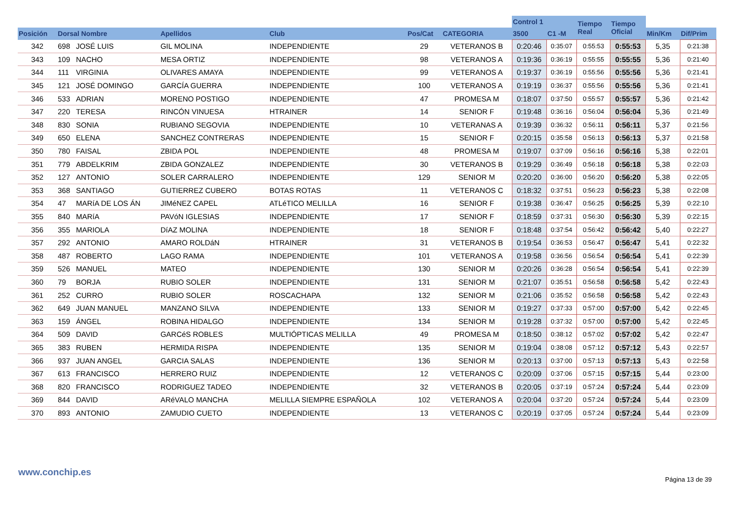| | | | | | | | Control 1 | | Tiempo Real | Tiempo Oficial | | |
| --- | --- | --- | --- | --- | --- | --- | --- | --- | --- | --- | --- | --- |
| Posición | Dorsal Nombre | | Apellidos | Club | Pos/Cat | CATEGORIA | 3500 | C1 -M | | | Min/Km | Dif/Prim |
| 342 | 698 | JOSÉ LUIS | GIL MOLINA | INDEPENDIENTE | 29 | VETERANOS B | 0:20:46 | 0:35:07 | 0:55:53 | 0:55:53 | 5,35 | 0:21:38 |
| 343 | 109 | NACHO | MESA ORTIZ | INDEPENDIENTE | 98 | VETERANOS A | 0:19:36 | 0:36:19 | 0:55:55 | 0:55:55 | 5,36 | 0:21:40 |
| 344 | 111 | VIRGINIA | OLIVARES AMAYA | INDEPENDIENTE | 99 | VETERANOS A | 0:19:37 | 0:36:19 | 0:55:56 | 0:55:56 | 5,36 | 0:21:41 |
| 345 | 121 | JOSÉ DOMINGO | GARCÍA GUERRA | INDEPENDIENTE | 100 | VETERANOS A | 0:19:19 | 0:36:37 | 0:55:56 | 0:55:56 | 5,36 | 0:21:41 |
| 346 | 533 | ADRIAN | MORENO POSTIGO | INDEPENDIENTE | 47 | PROMESA M | 0:18:07 | 0:37:50 | 0:55:57 | 0:55:57 | 5,36 | 0:21:42 |
| 347 | 220 | TERESA | RINCÓN VINUESA | HTRAINER | 14 | SENIOR F | 0:19:48 | 0:36:16 | 0:56:04 | 0:56:04 | 5,36 | 0:21:49 |
| 348 | 830 | SONIA | RUBIANO SEGOVIA | INDEPENDIENTE | 10 | VETERANAS A | 0:19:39 | 0:36:32 | 0:56:11 | 0:56:11 | 5,37 | 0:21:56 |
| 349 | 650 | ELENA | SANCHEZ CONTRERAS | INDEPENDIENTE | 15 | SENIOR F | 0:20:15 | 0:35:58 | 0:56:13 | 0:56:13 | 5,37 | 0:21:58 |
| 350 | 780 | FAISAL | ZBIDA POL | INDEPENDIENTE | 48 | PROMESA M | 0:19:07 | 0:37:09 | 0:56:16 | 0:56:16 | 5,38 | 0:22:01 |
| 351 | 779 | ABDELKRIM | ZBIDA GONZALEZ | INDEPENDIENTE | 30 | VETERANOS B | 0:19:29 | 0:36:49 | 0:56:18 | 0:56:18 | 5,38 | 0:22:03 |
| 352 | 127 | ANTONIO | SOLER CARRALERO | INDEPENDIENTE | 129 | SENIOR M | 0:20:20 | 0:36:00 | 0:56:20 | 0:56:20 | 5,38 | 0:22:05 |
| 353 | 368 | SANTIAGO | GUTIERREZ CUBERO | BOTAS ROTAS | 11 | VETERANOS C | 0:18:32 | 0:37:51 | 0:56:23 | 0:56:23 | 5,38 | 0:22:08 |
| 354 | 47 | MARíA DE LOS ÁN | JIMéNEZ CAPEL | ATLéTICO MELILLA | 16 | SENIOR F | 0:19:38 | 0:36:47 | 0:56:25 | 0:56:25 | 5,39 | 0:22:10 |
| 355 | 840 | MARíA | PAVóN IGLESIAS | INDEPENDIENTE | 17 | SENIOR F | 0:18:59 | 0:37:31 | 0:56:30 | 0:56:30 | 5,39 | 0:22:15 |
| 356 | 355 | MARIOLA | DíAZ MOLINA | INDEPENDIENTE | 18 | SENIOR F | 0:18:48 | 0:37:54 | 0:56:42 | 0:56:42 | 5,40 | 0:22:27 |
| 357 | 292 | ANTONIO | AMARO ROLDáN | HTRAINER | 31 | VETERANOS B | 0:19:54 | 0:36:53 | 0:56:47 | 0:56:47 | 5,41 | 0:22:32 |
| 358 | 487 | ROBERTO | LAGO RAMA | INDEPENDIENTE | 101 | VETERANOS A | 0:19:58 | 0:36:56 | 0:56:54 | 0:56:54 | 5,41 | 0:22:39 |
| 359 | 526 | MANUEL | MATEO | INDEPENDIENTE | 130 | SENIOR M | 0:20:26 | 0:36:28 | 0:56:54 | 0:56:54 | 5,41 | 0:22:39 |
| 360 | 79 | BORJA | RUBIO SOLER | INDEPENDIENTE | 131 | SENIOR M | 0:21:07 | 0:35:51 | 0:56:58 | 0:56:58 | 5,42 | 0:22:43 |
| 361 | 252 | CURRO | RUBIO SOLER | ROSCACHAPA | 132 | SENIOR M | 0:21:06 | 0:35:52 | 0:56:58 | 0:56:58 | 5,42 | 0:22:43 |
| 362 | 649 | JUAN MANUEL | MANZANO SILVA | INDEPENDIENTE | 133 | SENIOR M | 0:19:27 | 0:37:33 | 0:57:00 | 0:57:00 | 5,42 | 0:22:45 |
| 363 | 159 | ÁNGEL | ROBINA HIDALGO | INDEPENDIENTE | 134 | SENIOR M | 0:19:28 | 0:37:32 | 0:57:00 | 0:57:00 | 5,42 | 0:22:45 |
| 364 | 509 | DAVID | GARCéS ROBLES | MULTIÓPTICAS MELILLA | 49 | PROMESA M | 0:18:50 | 0:38:12 | 0:57:02 | 0:57:02 | 5,42 | 0:22:47 |
| 365 | 383 | RUBEN | HERMIDA RISPA | INDEPENDIENTE | 135 | SENIOR M | 0:19:04 | 0:38:08 | 0:57:12 | 0:57:12 | 5,43 | 0:22:57 |
| 366 | 937 | JUAN ANGEL | GARCIA SALAS | INDEPENDIENTE | 136 | SENIOR M | 0:20:13 | 0:37:00 | 0:57:13 | 0:57:13 | 5,43 | 0:22:58 |
| 367 | 613 | FRANCISCO | HERRERO RUIZ | INDEPENDIENTE | 12 | VETERANOS C | 0:20:09 | 0:37:06 | 0:57:15 | 0:57:15 | 5,44 | 0:23:00 |
| 368 | 820 | FRANCISCO | RODRIGUEZ TADEO | INDEPENDIENTE | 32 | VETERANOS B | 0:20:05 | 0:37:19 | 0:57:24 | 0:57:24 | 5,44 | 0:23:09 |
| 369 | 844 | DAVID | ARéVALO MANCHA | MELILLA SIEMPRE ESPAÑOLA | 102 | VETERANOS A | 0:20:04 | 0:37:20 | 0:57:24 | 0:57:24 | 5,44 | 0:23:09 |
| 370 | 893 | ANTONIO | ZAMUDIO CUETO | INDEPENDIENTE | 13 | VETERANOS C | 0:20:19 | 0:37:05 | 0:57:24 | 0:57:24 | 5,44 | 0:23:09 |
www.conchip.es
Página 13 de 39